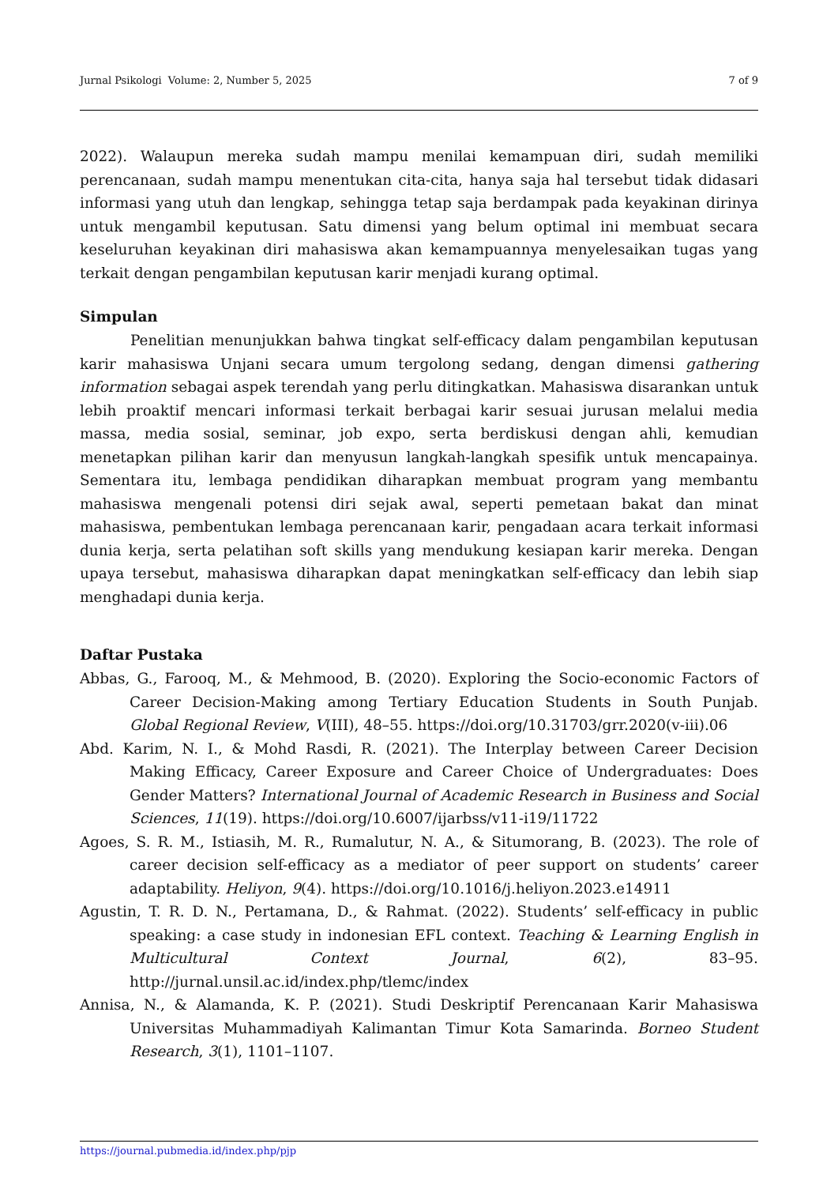Jurnal Psikologi Volume: 2, Number 5, 2025 7 of 9
2022). Walaupun mereka sudah mampu menilai kemampuan diri, sudah memiliki perencanaan, sudah mampu menentukan cita-cita, hanya saja hal tersebut tidak didasari informasi yang utuh dan lengkap, sehingga tetap saja berdampak pada keyakinan dirinya untuk mengambil keputusan. Satu dimensi yang belum optimal ini membuat secara keseluruhan keyakinan diri mahasiswa akan kemampuannya menyelesaikan tugas yang terkait dengan pengambilan keputusan karir menjadi kurang optimal.
Simpulan
Penelitian menunjukkan bahwa tingkat self-efficacy dalam pengambilan keputusan karir mahasiswa Unjani secara umum tergolong sedang, dengan dimensi gathering information sebagai aspek terendah yang perlu ditingkatkan. Mahasiswa disarankan untuk lebih proaktif mencari informasi terkait berbagai karir sesuai jurusan melalui media massa, media sosial, seminar, job expo, serta berdiskusi dengan ahli, kemudian menetapkan pilihan karir dan menyusun langkah-langkah spesifik untuk mencapainya. Sementara itu, lembaga pendidikan diharapkan membuat program yang membantu mahasiswa mengenali potensi diri sejak awal, seperti pemetaan bakat dan minat mahasiswa, pembentukan lembaga perencanaan karir, pengadaan acara terkait informasi dunia kerja, serta pelatihan soft skills yang mendukung kesiapan karir mereka. Dengan upaya tersebut, mahasiswa diharapkan dapat meningkatkan self-efficacy dan lebih siap menghadapi dunia kerja.
Daftar Pustaka
Abbas, G., Farooq, M., & Mehmood, B. (2020). Exploring the Socio-economic Factors of Career Decision-Making among Tertiary Education Students in South Punjab. Global Regional Review, V(III), 48–55. https://doi.org/10.31703/grr.2020(v-iii).06
Abd. Karim, N. I., & Mohd Rasdi, R. (2021). The Interplay between Career Decision Making Efficacy, Career Exposure and Career Choice of Undergraduates: Does Gender Matters? International Journal of Academic Research in Business and Social Sciences, 11(19). https://doi.org/10.6007/ijarbss/v11-i19/11722
Agoes, S. R. M., Istiasih, M. R., Rumalutur, N. A., & Situmorang, B. (2023). The role of career decision self-efficacy as a mediator of peer support on students’ career adaptability. Heliyon, 9(4). https://doi.org/10.1016/j.heliyon.2023.e14911
Agustin, T. R. D. N., Pertamana, D., & Rahmat. (2022). Students’ self-efficacy in public speaking: a case study in indonesian EFL context. Teaching & Learning English in Multicultural Context Journal, 6(2), 83–95. http://jurnal.unsil.ac.id/index.php/tlemc/index
Annisa, N., & Alamanda, K. P. (2021). Studi Deskriptif Perencanaan Karir Mahasiswa Universitas Muhammadiyah Kalimantan Timur Kota Samarinda. Borneo Student Research, 3(1), 1101–1107.
https://journal.pubmedia.id/index.php/pjp